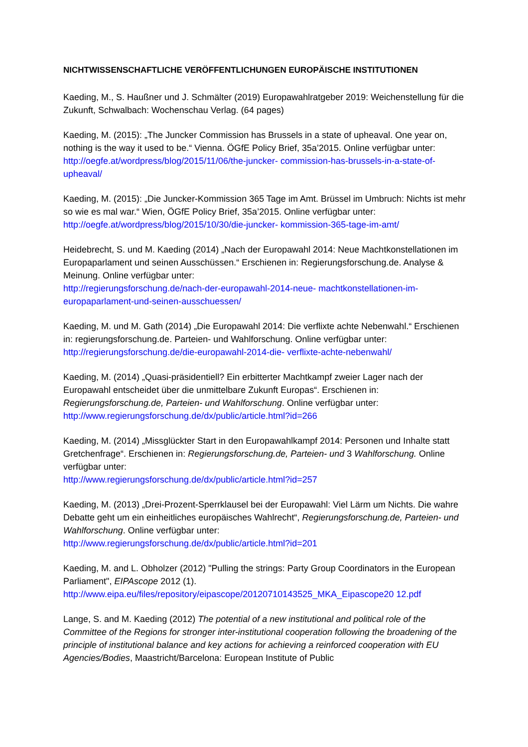NICHTWISSENSCHAFTLICHE VERÖFFENTLICHUNGEN EUROPÄISCHE INSTITUTIONEN
Kaeding, M., S. Haußner und J. Schmälter (2019) Europawahlratgeber 2019: Weichenstellung für die Zukunft, Schwalbach: Wochenschau Verlag. (64 pages)
Kaeding, M. (2015): „The Juncker Commission has Brussels in a state of upheaval. One year on, nothing is the way it used to be.“ Vienna. ÖGfE Policy Brief, 35a’2015. Online verfügbar unter:
http://oegfe.at/wordpress/blog/2015/11/06/the-juncker- commission-has-brussels-in-a-state-of-upheaval/
Kaeding, M. (2015): „Die Juncker-Kommission 365 Tage im Amt. Brüssel im Umbruch: Nichts ist mehr so wie es mal war.“ Wien, ÖGfE Policy Brief, 35a’2015. Online verfügbar unter:
http://oegfe.at/wordpress/blog/2015/10/30/die-juncker- kommission-365-tage-im-amt/
Heidebrecht, S. und M. Kaeding (2014) „Nach der Europawahl 2014: Neue Machtkonstellationen im Europaparlament und seinen Ausschüssen.“ Erschienen in: Regierungsforschung.de. Analyse & Meinung. Online verfügbar unter:
http://regierungsforschung.de/nach-der-europawahl-2014-neue- machtkonstellationen-im-europaparlament-und-seinen-ausschuessen/
Kaeding, M. und M. Gath (2014) „Die Europawahl 2014: Die verflixte achte Nebenwahl.“ Erschienen in: regierungsforschung.de. Parteien- und Wahlforschung. Online verfügbar unter:
http://regierungsforschung.de/die-europawahl-2014-die- verflixte-achte-nebenwahl/
Kaeding, M. (2014) „Quasi-präsidentiell? Ein erbitterter Machtkampf zweier Lager nach der Europawahl entscheidet über die unmittelbare Zukunft Europas“. Erschienen in: Regierungsforschung.de, Parteien- und Wahlforschung. Online verfügbar unter:
http://www.regierungsforschung.de/dx/public/article.html?id=266
Kaeding, M. (2014) „Missglückter Start in den Europawahlkampf 2014: Personen und Inhalte statt Gretchenfrage“. Erschienen in: Regierungsforschung.de, Parteien- und 3 Wahlforschung. Online verfügbar unter:
http://www.regierungsforschung.de/dx/public/article.html?id=257
Kaeding, M. (2013) „Drei-Prozent-Sperrklausel bei der Europawahl: Viel Lärm um Nichts. Die wahre Debatte geht um ein einheitliches europäisches Wahlrecht“, Regierungsforschung.de, Parteien- und Wahlforschung. Online verfügbar unter:
http://www.regierungsforschung.de/dx/public/article.html?id=201
Kaeding, M. and L. Obholzer (2012) "Pulling the strings: Party Group Coordinators in the European Parliament", EIPAscope 2012 (1).
http://www.eipa.eu/files/repository/eipascope/20120710143525_MKA_Eipascope20 12.pdf
Lange, S. and M. Kaeding (2012) The potential of a new institutional and political role of the Committee of the Regions for stronger inter-institutional cooperation following the broadening of the principle of institutional balance and key actions for achieving a reinforced cooperation with EU Agencies/Bodies, Maastricht/Barcelona: European Institute of Public